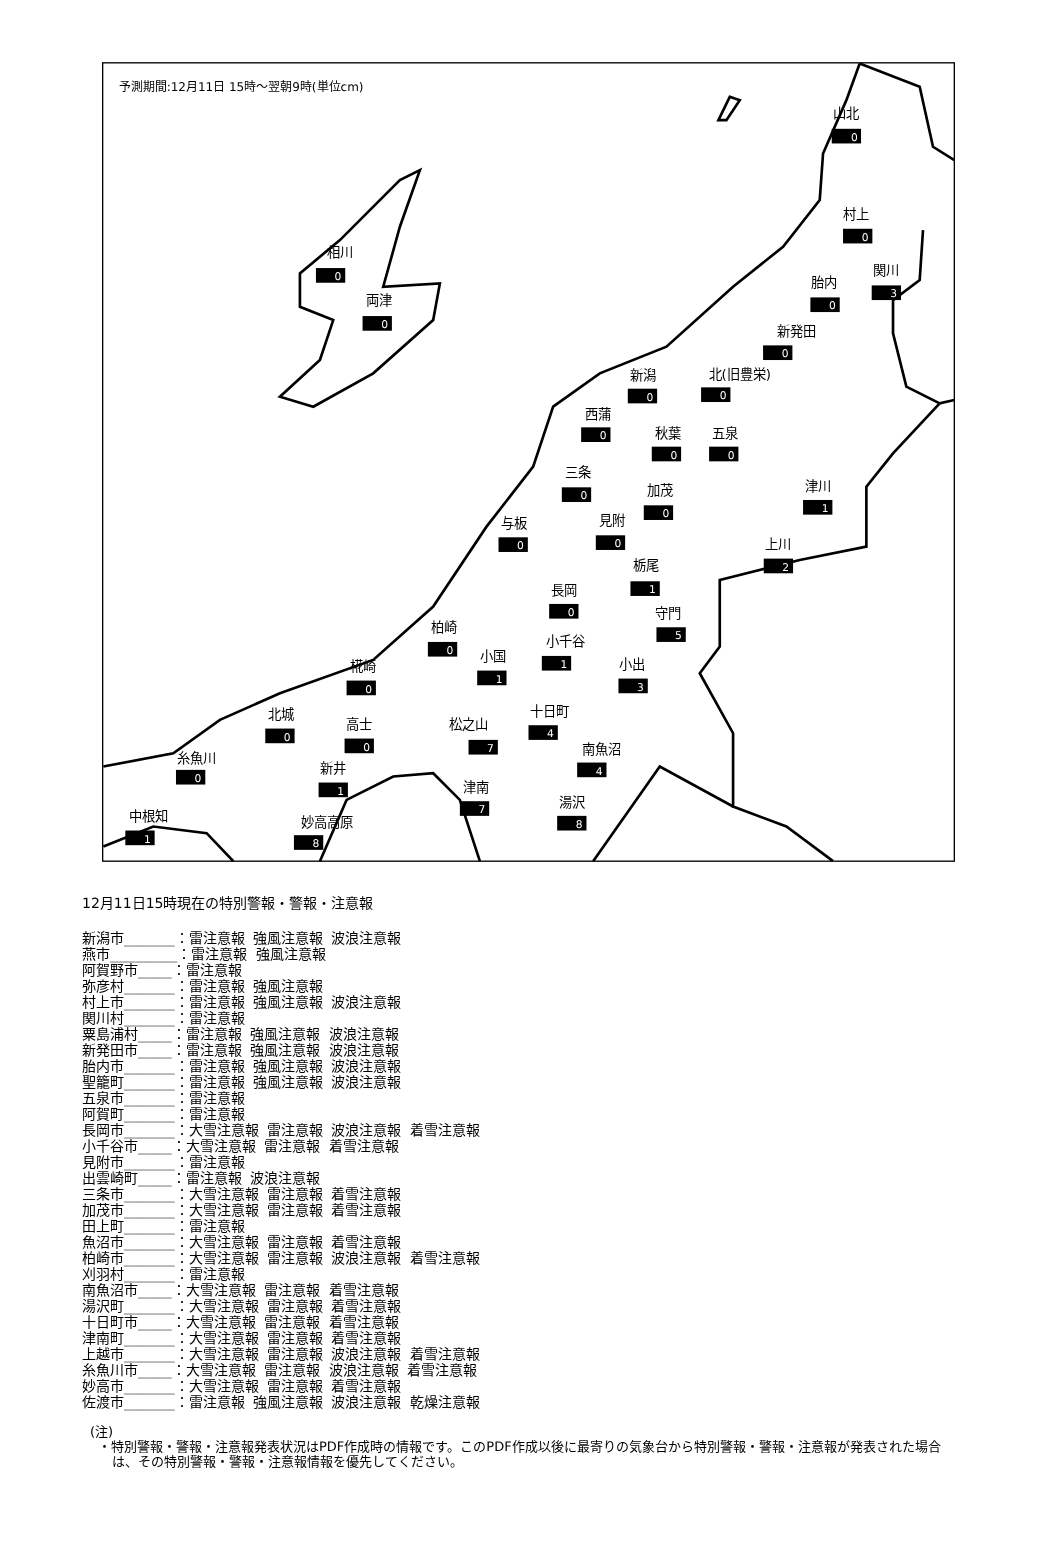予測期間:12月11日 15時～翌朝9時(単位cm)
山北
0
村上
0
相川
0
関川
3
胎内
0
両津
0
新発田
0
新潟
0
北(旧豊栄)
0
西蒲
0
秋葉
0
五泉
0
三条
0
津川
1
加茂
0
見附
0
与板
0
上川
2
栃尾
1
長岡
0
守門
5
柏崎
0
小千谷
1
小国
1
小出
3
椛崎
0
十日町
4
北城
0
高士
0
松之山
7
南魚沼
4
糸魚川
0
新井
1
津南
7
湯沢
8
中根知
1
妙高高原
8
12月11日15時現在の特別警報・警報・注意報
新潟市______：雷注意報 強風注意報 波浪注意報 燕市________：雷注意報 強風注意報 阿賀野市____：雷注意報 弥彦村______：雷注意報 強風注意報 村上市______：雷注意報 強風注意報 波浪注意報 関川村______：雷注意報 粟島浦村____：雷注意報 強風注意報 波浪注意報 新発田市____：雷注意報 強風注意報 波浪注意報 胎内市______：雷注意報 強風注意報 波浪注意報 聖籠町______：雷注意報 強風注意報 波浪注意報 五泉市______：雷注意報 阿賀町______：雷注意報 長岡市______：大雪注意報 雷注意報 波浪注意報 着雪注意報 小千谷市____：大雪注意報 雷注意報 着雪注意報 見附市______：雷注意報 出雲崎町____：雷注意報 波浪注意報 三条市______：大雪注意報 雷注意報 着雪注意報 加茂市______：大雪注意報 雷注意報 着雪注意報 田上町______：雷注意報 魚沼市______：大雪注意報 雷注意報 着雪注意報 柏崎市______：大雪注意報 雷注意報 波浪注意報 着雪注意報 刈羽村______：雷注意報 南魚沼市____：大雪注意報 雷注意報 着雪注意報 湯沢町______：大雪注意報 雷注意報 着雪注意報 十日町市____：大雪注意報 雷注意報 着雪注意報 津南町______：大雪注意報 雷注意報 着雪注意報 上越市______：大雪注意報 雷注意報 波浪注意報 着雪注意報 糸魚川市____：大雪注意報 雷注意報 波浪注意報 着雪注意報 妙高市______：大雪注意報 雷注意報 着雪注意報 佐渡市______：雷注意報 強風注意報 波浪注意報 乾燥注意報
(注)
・特別警報・警報・注意報発表状況はPDF作成時の情報です。このPDF作成以後に最寄りの気象台から特別警報・警報・注意報が発表された場合は、その特別警報・警報・注意報情報を優先してください。